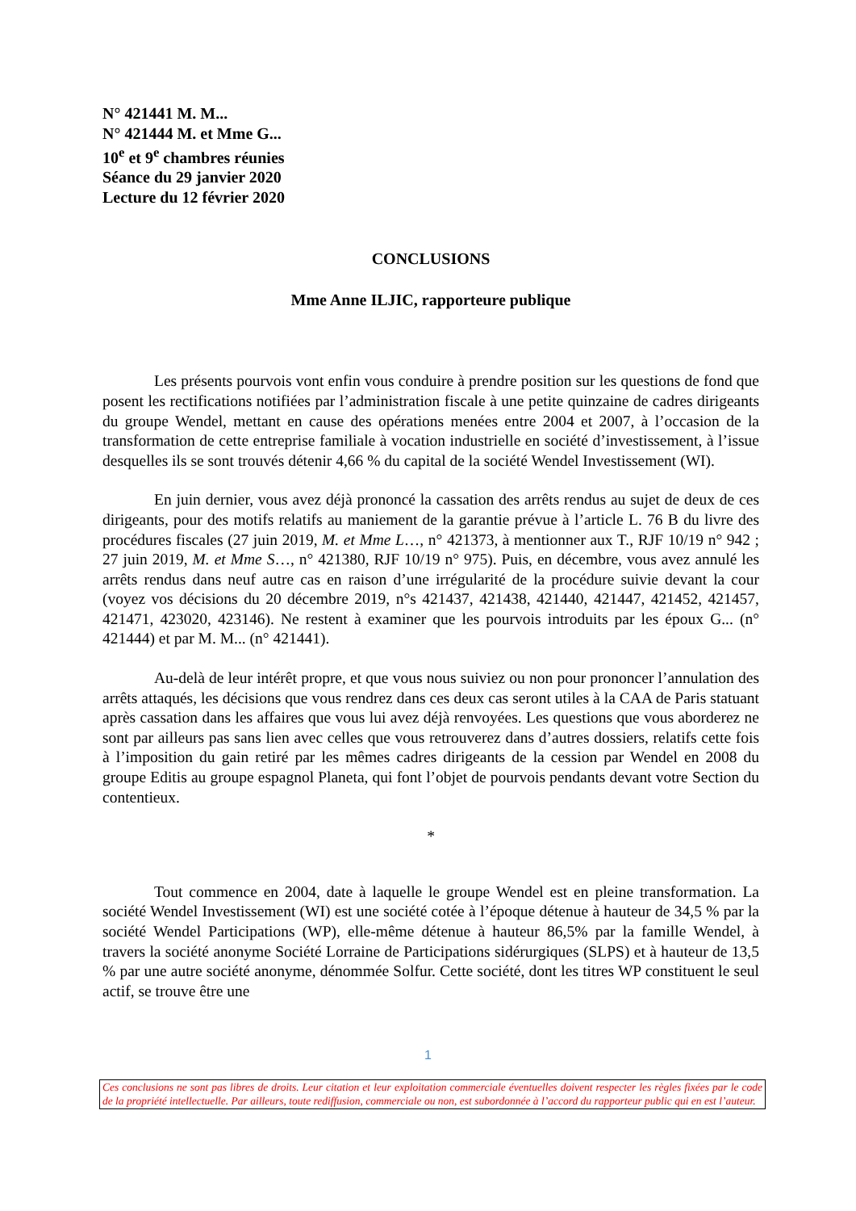N° 421441 M. M...
N° 421444 M. et Mme G...
10<sup>e</sup> et 9<sup>e</sup> chambres réunies
Séance du 29 janvier 2020
Lecture du 12 février 2020
CONCLUSIONS
Mme Anne ILJIC, rapporteure publique
Les présents pourvois vont enfin vous conduire à prendre position sur les questions de fond que posent les rectifications notifiées par l’administration fiscale à une petite quinzaine de cadres dirigeants du groupe Wendel, mettant en cause des opérations menées entre 2004 et 2007, à l’occasion de la transformation de cette entreprise familiale à vocation industrielle en société d’investissement, à l’issue desquelles ils se sont trouvés détenir 4,66 % du capital de la société Wendel Investissement (WI).
En juin dernier, vous avez déjà prononcé la cassation des arrêts rendus au sujet de deux de ces dirigeants, pour des motifs relatifs au maniement de la garantie prévue à l’article L. 76 B du livre des procédures fiscales (27 juin 2019, M. et Mme L…, n° 421373, à mentionner aux T., RJF 10/19 n° 942 ; 27 juin 2019, M. et Mme S…, n° 421380, RJF 10/19 n° 975). Puis, en décembre, vous avez annulé les arrêts rendus dans neuf autre cas en raison d’une irrégularité de la procédure suivie devant la cour (voyez vos décisions du 20 décembre 2019, n°s 421437, 421438, 421440, 421447, 421452, 421457, 421471, 423020, 423146). Ne restent à examiner que les pourvois introduits par les époux G... (n° 421444) et par M. M... (n° 421441).
Au-delà de leur intérêt propre, et que vous nous suiviez ou non pour prononcer l’annulation des arrêts attaqués, les décisions que vous rendrez dans ces deux cas seront utiles à la CAA de Paris statuant après cassation dans les affaires que vous lui avez déjà renvoyées. Les questions que vous aborderez ne sont par ailleurs pas sans lien avec celles que vous retrouverez dans d’autres dossiers, relatifs cette fois à l’imposition du gain retiré par les mêmes cadres dirigeants de la cession par Wendel en 2008 du groupe Editis au groupe espagnol Planeta, qui font l’objet de pourvois pendants devant votre Section du contentieux.
*
Tout commence en 2004, date à laquelle le groupe Wendel est en pleine transformation. La société Wendel Investissement (WI) est une société cotée à l’époque détenue à hauteur de 34,5 % par la société Wendel Participations (WP), elle-même détenue à hauteur 86,5% par la famille Wendel, à travers la société anonyme Société Lorraine de Participations sidérurgiques (SLPS) et à hauteur de 13,5 % par une autre société anonyme, dénommée Solfur. Cette société, dont les titres WP constituent le seul actif, se trouve être une
1
Ces conclusions ne sont pas libres de droits. Leur citation et leur exploitation commerciale éventuelles doivent respecter les règles fixées par le code de la propriété intellectuelle. Par ailleurs, toute rediffusion, commerciale ou non, est subordonnée à l’accord du rapporteur public qui en est l’auteur.